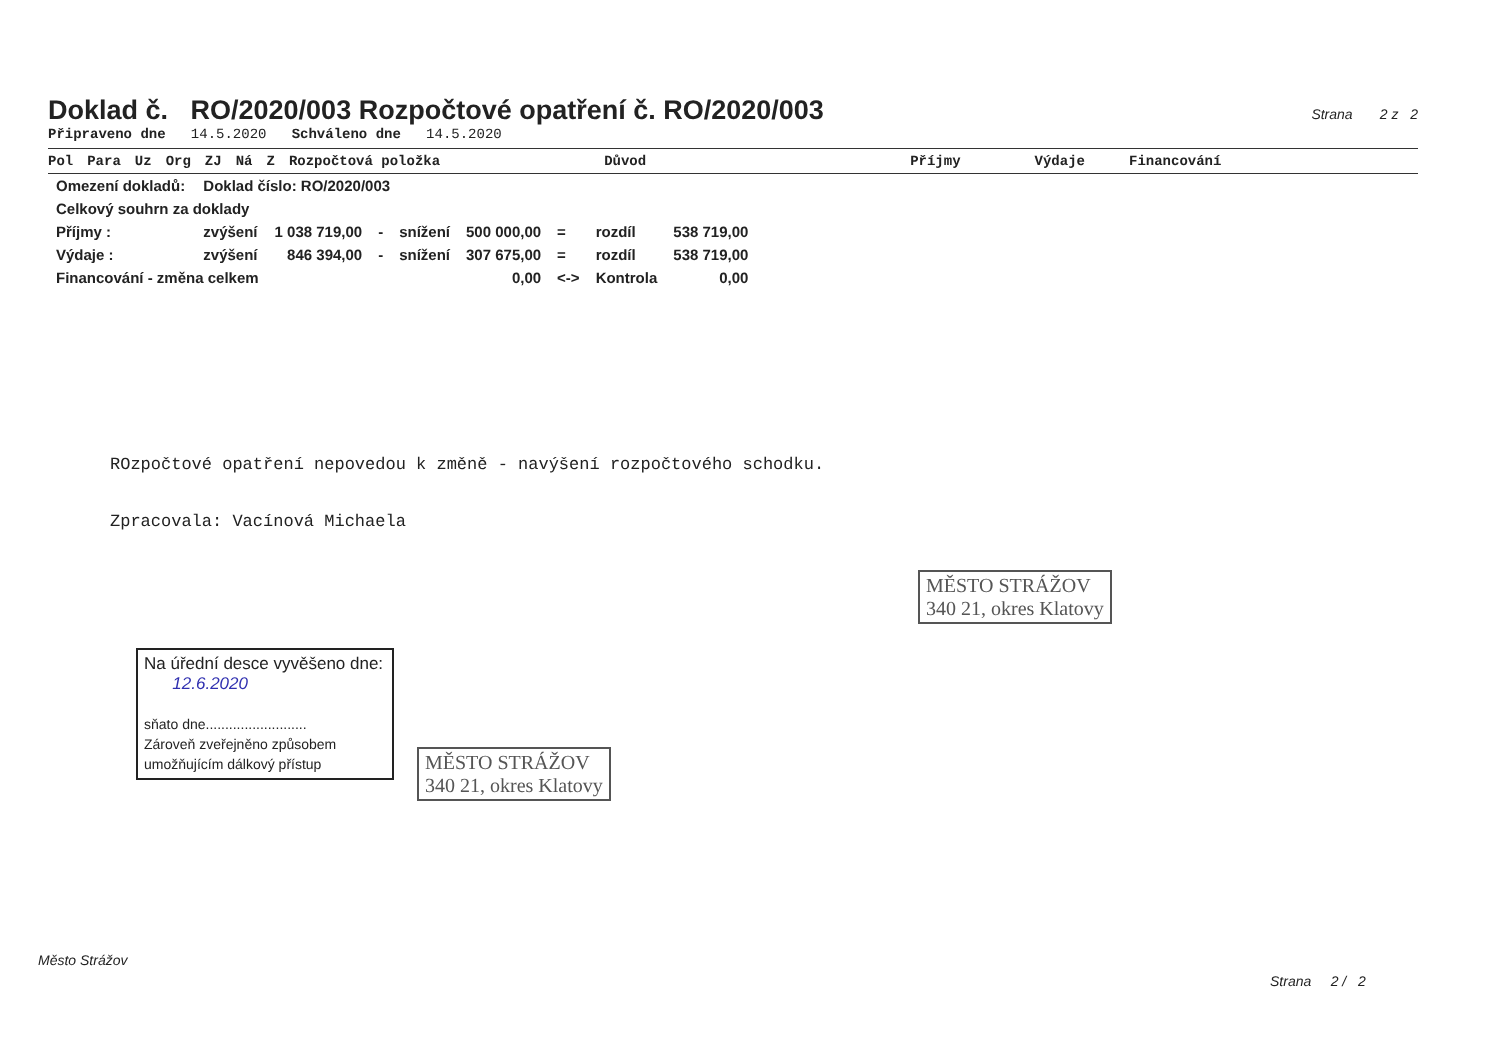Doklad č. RO/2020/003 Rozpočtové opatření č. RO/2020/003
Strana 2 z 2
Připraveno dne 14.5.2020 Schváleno dne 14.5.2020
Pol Para Uz Org ZJ Ná Z Rozpočtová položka Důvod Příjmy Výdaje Financování
| Omezení dokladů: | Doklad číslo: RO/2020/003 | | | | | | | |
| Celkový souhrn za doklady | | | | | | | | |
| Příjmy : | zvýšení | 1 038 719,00 | - | snížení | 500 000,00 | = | rozdíl | 538 719,00 |
| Výdaje : | zvýšení | 846 394,00 | - | snížení | 307 675,00 | = | rozdíl | 538 719,00 |
| Financování - změna celkem | | | | | 0,00 | <-> | Kontrola | 0,00 |
ROzpočtové opatření nepovedou k změně - navýšení rozpočtového schodku.
Zpracovala: Vacínová Michaela
MĚSTO STRÁŽOV
340 21, okres Klatovy
Na úřední desce vyvěšeno dne:
12.6.2020
sňato dne..........................
Zároveň zveřejněno způsobem
umožňujícím dálkový přístup
MĚSTO STRÁŽOV
340 21, okres Klatovy
Město Strážov
Strana 2 / 2